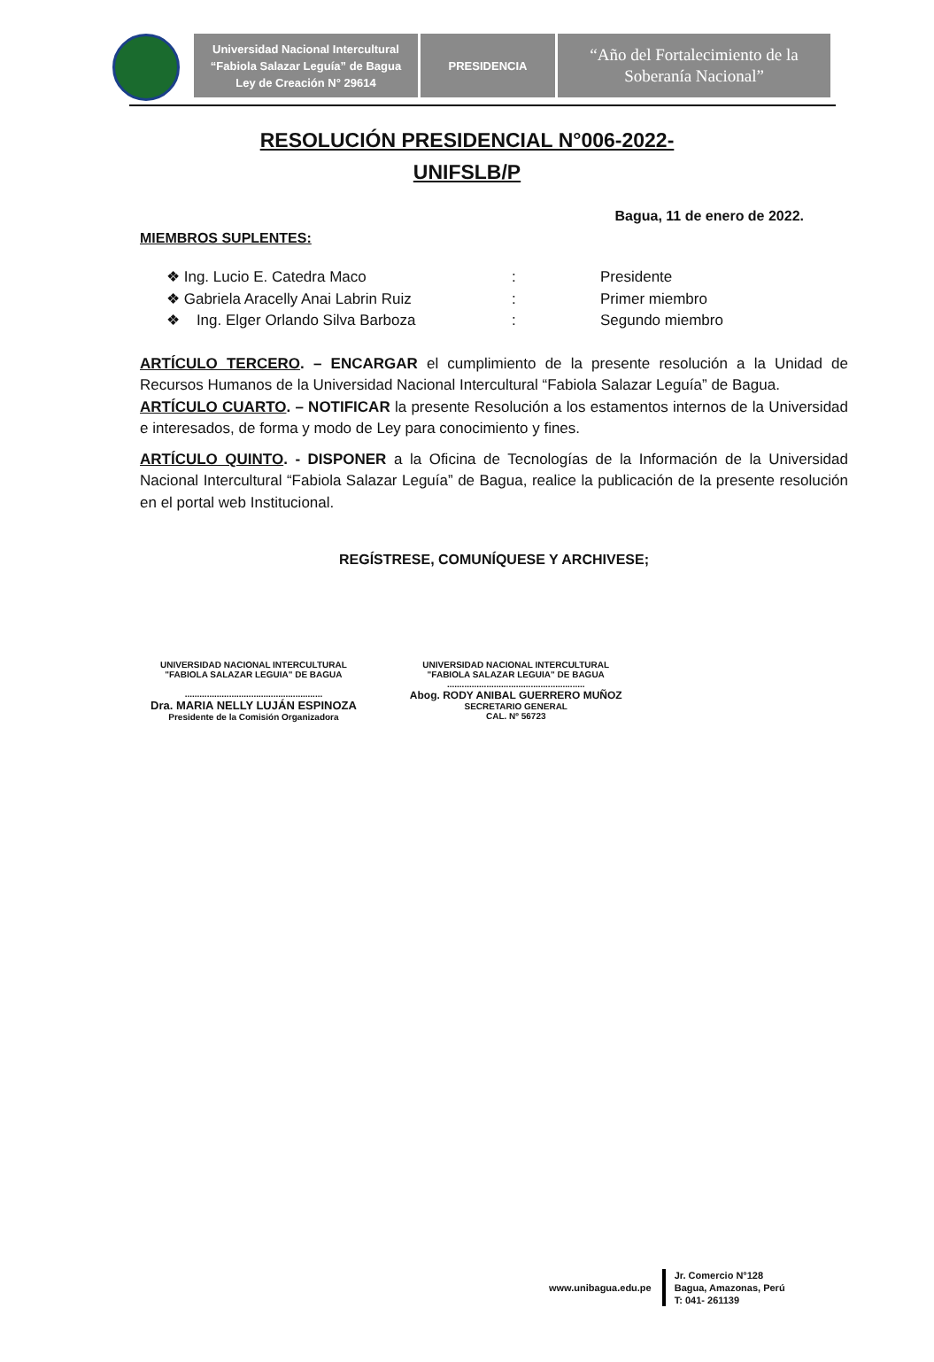Universidad Nacional Intercultural
“Fabiola Salazar Leguía” de Bagua
Ley de Creación N° 29614
PRESIDENCIA
“Año del Fortalecimiento de la
Soberanía Nacional”
RESOLUCIÓN PRESIDENCIAL N°006-2022-
UNIFSLB/P
Bagua, 11 de enero de 2022.
MIEMBROS SUPLENTES:
❖ Ing. Lucio E. Catedra Maco: Presidente
❖ Gabriela Aracelly Anai Labrin Ruiz: Primer miembro
❖ Ing. Elger Orlando Silva Barboza: Segundo miembro
ARTÍCULO TERCERO. – ENCARGAR el cumplimiento de la presente resolución a la Unidad de Recursos Humanos de la Universidad Nacional Intercultural “Fabiola Salazar Leguía” de Bagua.
ARTÍCULO CUARTO. – NOTIFICAR la presente Resolución a los estamentos internos de la Universidad e interesados, de forma y modo de Ley para conocimiento y fines.
ARTÍCULO QUINTO. - DISPONER a la Oficina de Tecnologías de la Información de la Universidad Nacional Intercultural “Fabiola Salazar Leguía” de Bagua, realice la publicación de la presente resolución en el portal web Institucional.
REGÍSTRESE, COMUNÍQUESE Y ARCHIVESE;
UNIVERSIDAD NACIONAL INTERCULTURAL
"FABIOLA SALAZAR LEGUIA" DE BAGUA
........................................................
Dra. MARIA NELLY LUJÁN ESPINOZA
Presidente de la Comisión Organizadora
UNIVERSIDAD NACIONAL INTERCULTURAL
"FABIOLA SALAZAR LEGUIA" DE BAGUA
........................................................
Abog. RODY ANIBAL GUERRERO MUÑOZ
SECRETARIO GENERAL
CAL. Nº 56723
www.unibagua.edu.pe
Jr. Comercio N°128
Bagua, Amazonas, Perú
T: 041- 261139